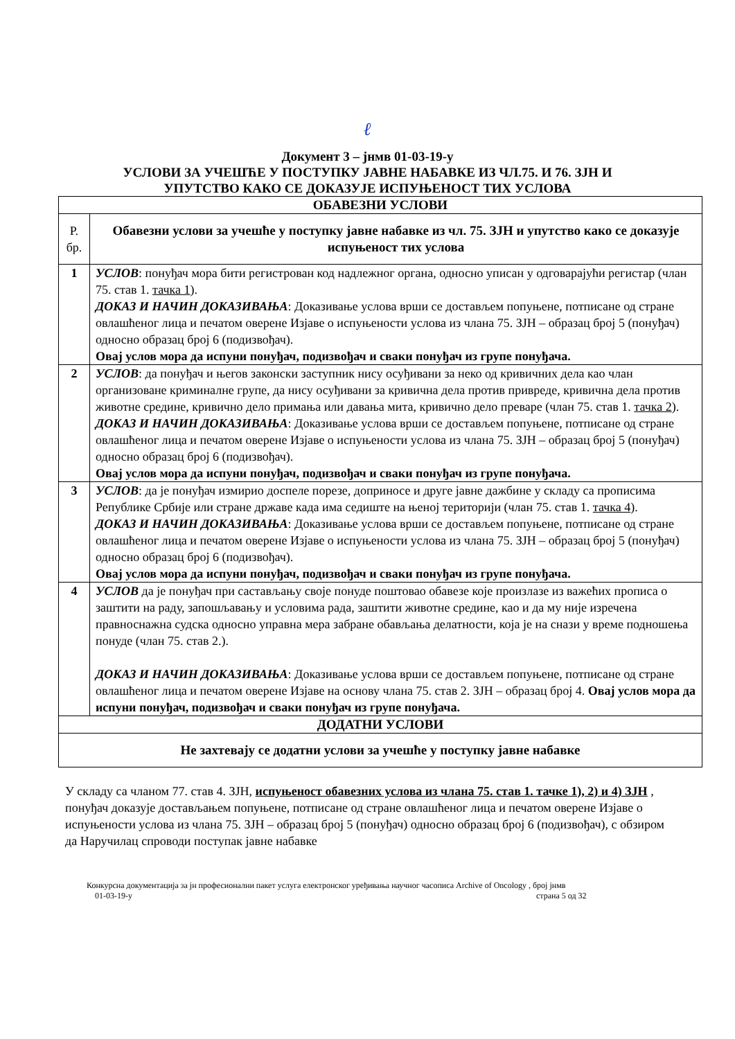ℓ
Документ 3 – јнмв 01-03-19-у
УСЛОВИ ЗА УЧЕШЋЕ У ПОСТУПКУ ЈАВНЕ НАБАВКЕ ИЗ ЧЛ.75. И 76. ЗЈН И
УПУТСТВО КАКО СЕ ДОКАЗУЈЕ ИСПУЊЕНОСТ ТИХ УСЛОВА
| ОБАВЕЗНИ УСЛОВИ | |
| --- | --- |
| Р. бр. | Обавезни услови за учешће у поступку јавне набавке из чл. 75. ЗЈН и упутство како се доказује испуњеност тих услова |
| 1 | УСЛОВ : понуђач мора бити регистрован код надлежног органа, односно уписан у одговарајући регистар (члан 75. став 1. тачка 1 ). ДОКАЗ И НАЧИН ДОКАЗИВАЊА : Доказивање услова врши се достављем попуњене, потписане од стране овлашћеног лица и печатом оверене Изјаве о испуњености услова из члана 75. ЗЈН – образац број 5 (понуђач) односно образац број 6 (подизвођач). Овај услов мора да испуни понуђач, подизвођач и сваки понуђач из групе понуђача. |
| 2 | УСЛОВ : да понуђач и његов законски заступник нису осуђивани за неко од кривичних дела као члан организоване криминалне групе, да нису осуђивани за кривична дела против привреде, кривична дела против животне средине, кривично дело примања или давања мита, кривично дело преваре (члан 75. став 1. тачка 2 ). ДОКАЗ И НАЧИН ДОКАЗИВАЊА : Доказивање услова врши се достављем попуњене, потписане од стране овлашћеног лица и печатом оверене Изјаве о испуњености услова из члана 75. ЗЈН – образац број 5 (понуђач) односно образац број 6 (подизвођач). Овај услов мора да испуни понуђач, подизвођач и сваки понуђач из групе понуђача. |
| 3 | УСЛОВ : да је понуђач измирио доспеле порезе, доприносе и друге јавне дажбине у складу са прописима Републике Србије или стране државе када има седиште на њеној територији (члан 75. став 1. тачка 4 ). ДОКАЗ И НАЧИН ДОКАЗИВАЊА : Доказивање услова врши се достављем попуњене, потписане од стране овлашћеног лица и печатом оверене Изјаве о испуњености услова из члана 75. ЗЈН – образац број 5 (понуђач) односно образац број 6 (подизвођач). Овај услов мора да испуни понуђач, подизвођач и сваки понуђач из групе понуђача. |
| 4 | УСЛОВ да је понуђач при састављању своје понуде поштовао обавезе које произлазе из важећих прописа о заштити на раду, запошљавању и условима рада, заштити животне средине, као и да му није изречена правноснажна судска односно управна мера забране обављања делатности, која је на снази у време подношења понуде (члан 75. став 2.). ДОКАЗ И НАЧИН ДОКАЗИВАЊА : Доказивање услова врши се достављем попуњене, потписане од стране овлашћеног лица и печатом оверене Изјаве на основу члана 75. став 2. ЗЈН – образац број 4. Овај услов мора да испуни понуђач, подизвођач и сваки понуђач из групе понуђача. |
| ДОДАТНИ УСЛОВИ | |
| Не захтевају се додатни услови за учешће у поступку јавне набавке | |
У складу са чланом 77. став 4. ЗЈН, испуњеност обавезних услова из члана 75. став 1. тачке 1), 2) и 4) ЗЈН , понуђач доказује достављањем попуњене, потписане од стране овлашћеног лица и печатом оверене Изјаве о испуњености услова из члана 75. ЗЈН – образац број 5 (понуђач) односно образац број 6 (подизвођач), с обзиром да Наручилац спроводи поступак јавне набавке
Конкурсна документација за јн професионални пакет услуга електронског уређивања научног часописа Archive of Oncology , број јнмв
01-03-19-у страна 5 од 32